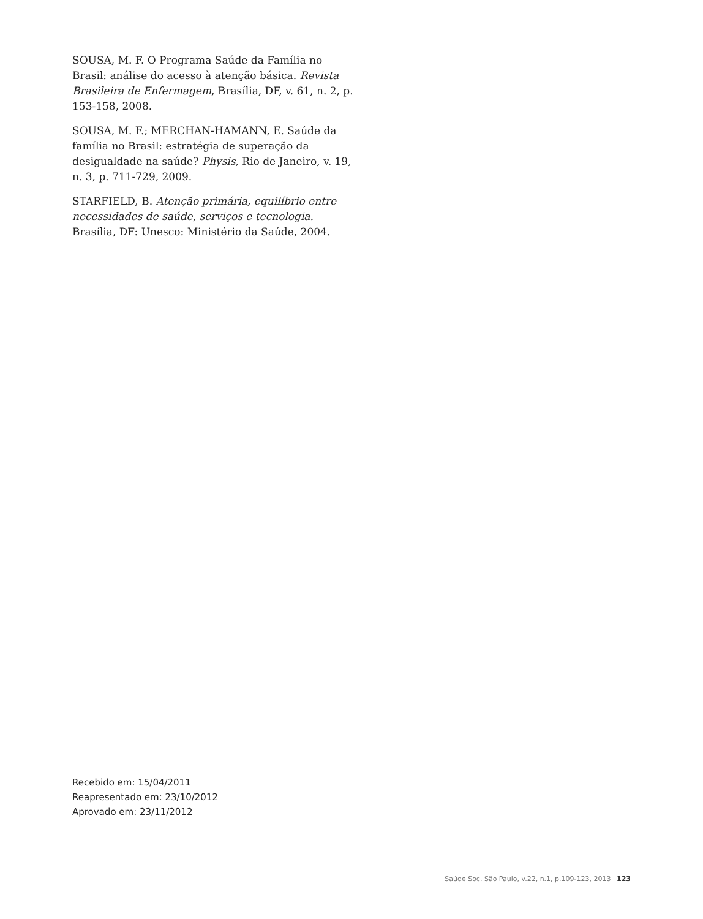SOUSA, M. F. O Programa Saúde da Família no Brasil: análise do acesso à atenção básica. Revista Brasileira de Enfermagem, Brasília, DF, v. 61, n. 2, p. 153-158, 2008.
SOUSA, M. F.; MERCHAN-HAMANN, E. Saúde da família no Brasil: estratégia de superação da desigualdade na saúde? Physis, Rio de Janeiro, v. 19, n. 3, p. 711-729, 2009.
STARFIELD, B. Atenção primária, equilíbrio entre necessidades de saúde, serviços e tecnologia. Brasília, DF: Unesco: Ministério da Saúde, 2004.
Recebido em: 15/04/2011
Reapresentado em: 23/10/2012
Aprovado em: 23/11/2012
Saúde Soc. São Paulo, v.22, n.1, p.109-123, 2013 123